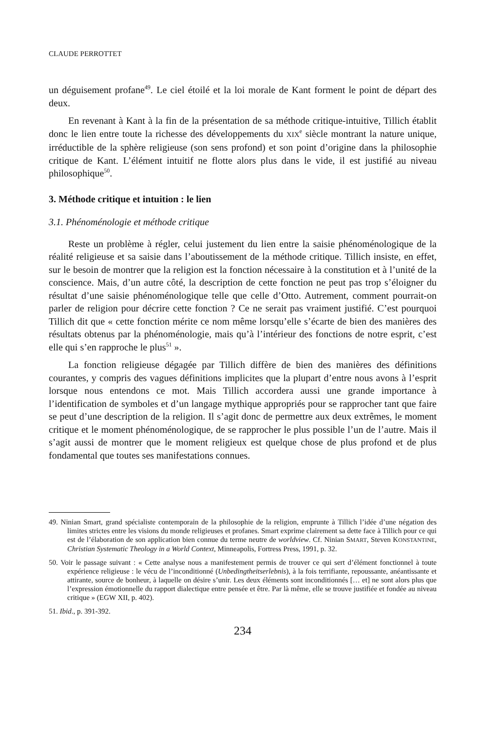CLAUDE PERROTTET
un déguisement profane<sup>49</sup>. Le ciel étoilé et la loi morale de Kant forment le point de départ des deux.
En revenant à Kant à la fin de la présentation de sa méthode critique-intuitive, Tillich établit donc le lien entre toute la richesse des développements du XIX<sup>e</sup> siècle montrant la nature unique, irréductible de la sphère religieuse (son sens profond) et son point d’origine dans la philosophie critique de Kant. L’élément intuitif ne flotte alors plus dans le vide, il est justifié au niveau philosophique<sup>50</sup>.
3. Méthode critique et intuition : le lien
3.1. Phénoménologie et méthode critique
Reste un problème à régler, celui justement du lien entre la saisie phénoménologique de la réalité religieuse et sa saisie dans l’aboutissement de la méthode critique. Tillich insiste, en effet, sur le besoin de montrer que la religion est la fonction nécessaire à la constitution et à l’unité de la conscience. Mais, d’un autre côté, la description de cette fonction ne peut pas trop s’éloigner du résultat d’une saisie phénoménologique telle que celle d’Otto. Autrement, comment pourrait-on parler de religion pour décrire cette fonction ? Ce ne serait pas vraiment justifié. C’est pourquoi Tillich dit que « cette fonction mérite ce nom même lorsqu’elle s’écarte de bien des manières des résultats obtenus par la phénoménologie, mais qu’à l’intérieur des fonctions de notre esprit, c’est elle qui s’en rapproche le plus<sup>51</sup> ».
La fonction religieuse dégagée par Tillich diffère de bien des manières des définitions courantes, y compris des vagues définitions implicites que la plupart d’entre nous avons à l’esprit lorsque nous entendons ce mot. Mais Tillich accordera aussi une grande importance à l’identification de symboles et d’un langage mythique appropriés pour se rapprocher tant que faire se peut d’une description de la religion. Il s’agit donc de permettre aux deux extrêmes, le moment critique et le moment phénoménologique, de se rapprocher le plus possible l’un de l’autre. Mais il s’agit aussi de montrer que le moment religieux est quelque chose de plus profond et de plus fondamental que toutes ses manifestations connues.
49. Ninian Smart, grand spécialiste contemporain de la philosophie de la religion, emprunte à Tillich l’idée d’une négation des limites strictes entre les visions du monde religieuses et profanes. Smart exprime clairement sa dette face à Tillich pour ce qui est de l’élaboration de son application bien connue du terme neutre de worldview. Cf. Ninian SMART, Steven KONSTANTINE, Christian Systematic Theology in a World Context, Minneapolis, Fortress Press, 1991, p. 32.
50. Voir le passage suivant : « Cette analyse nous a manifestement permis de trouver ce qui sert d’élément fonctionnel à toute expérience religieuse : le vécu de l’inconditionné (Unbedingtheitserlebnis), à la fois terrifiante, repoussante, anéantissante et attirante, source de bonheur, à laquelle on désire s’unir. Les deux éléments sont inconditionnés [… et] ne sont alors plus que l’expression émotionnelle du rapport dialectique entre pensée et être. Par là même, elle se trouve justifiée et fondée au niveau critique » (EGW XII, p. 402).
51. Ibid., p. 391-392.
234